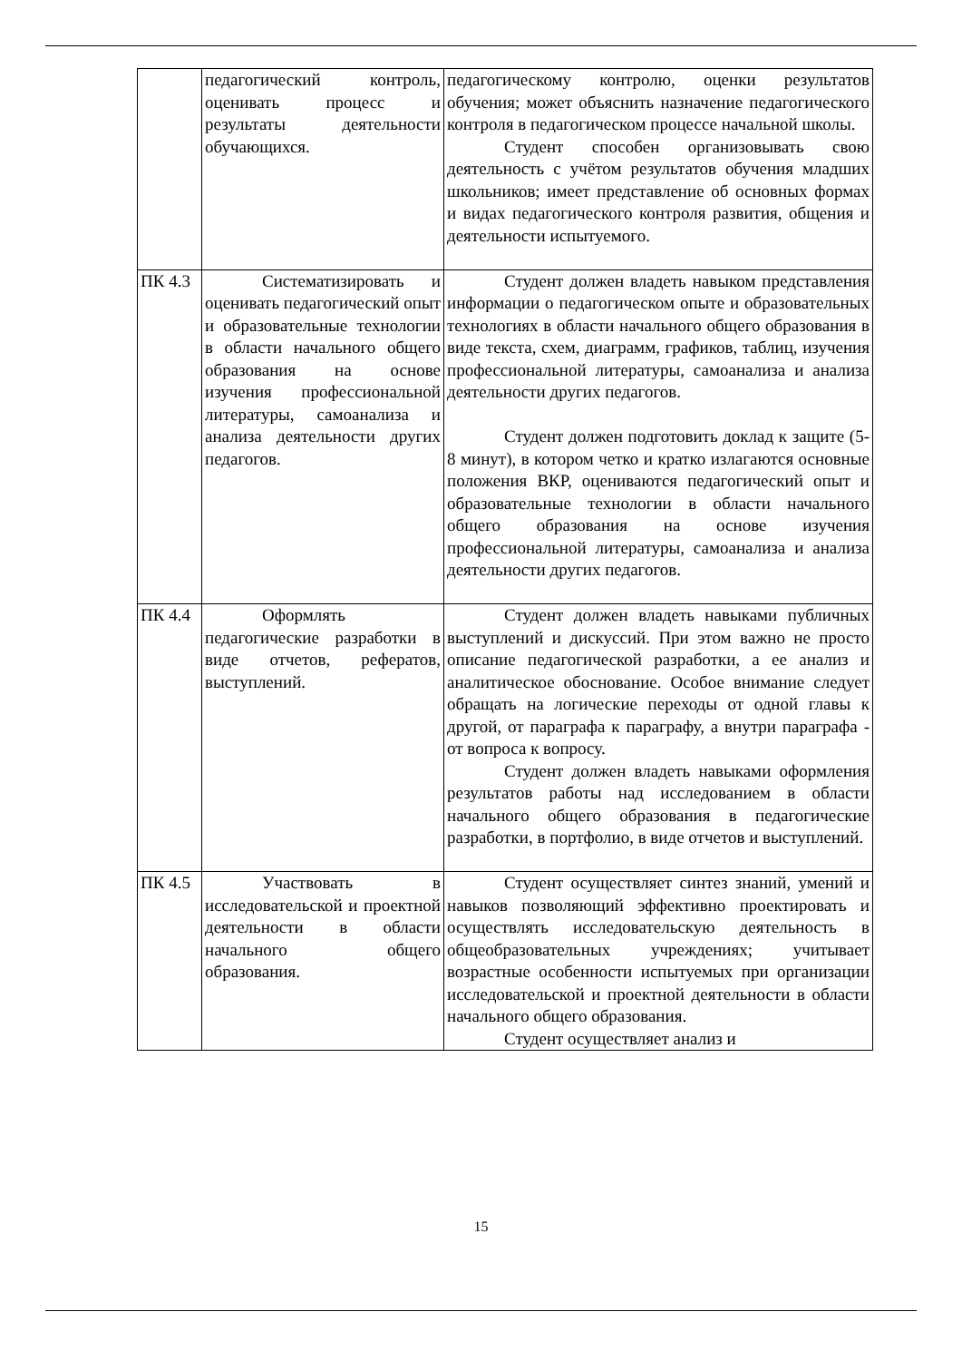| | педагогический контроль, оценивать процесс и результаты деятельности обучающихся. | педагогическому контролю, оценки результатов обучения; может объяснить назначение педагогического контроля в педагогическом процессе начальной школы. Студент способен организовывать свою деятельность с учётом результатов обучения младших школьников; имеет представление об основных формах и видах педагогического контроля развития, общения и деятельности испытуемого. |
| ПК 4.3 | Систематизировать и оценивать педагогический опыт и образовательные технологии в области начального общего образования на основе изучения профессиональной литературы, самоанализа и анализа деятельности других педагогов. | Студент должен владеть навыком представления информации о педагогическом опыте и образовательных технологиях в области начального общего образования в виде текста, схем, диаграмм, графиков, таблиц, изучения профессиональной литературы, самоанализа и анализа деятельности других педагогов. Студент должен подготовить доклад к защите (5-8 минут), в котором четко и кратко излагаются основные положения ВКР, оцениваются педагогический опыт и образовательные технологии в области начального общего образования на основе изучения профессиональной литературы, самоанализа и анализа деятельности других педагогов. |
| ПК 4.4 | Оформлять педагогические разработки в виде отчетов, рефератов, выступлений. | Студент должен владеть навыками публичных выступлений и дискуссий. При этом важно не просто описание педагогической разработки, а ее анализ и аналитическое обоснование. Особое внимание следует обращать на логические переходы от одной главы к другой, от параграфа к параграфу, а внутри параграфа - от вопроса к вопросу. Студент должен владеть навыками оформления результатов работы над исследованием в области начального общего образования в педагогические разработки, в портфолио, в виде отчетов и выступлений. |
| ПК 4.5 | Участвовать в исследовательской и проектной деятельности в области начального общего образования. | Студент осуществляет синтез знаний, умений и навыков позволяющий эффективно проектировать и осуществлять исследовательскую деятельность в общеобразовательных учреждениях; учитывает возрастные особенности испытуемых при организации исследовательской и проектной деятельности в области начального общего образования. Студент осуществляет анализ и |
15